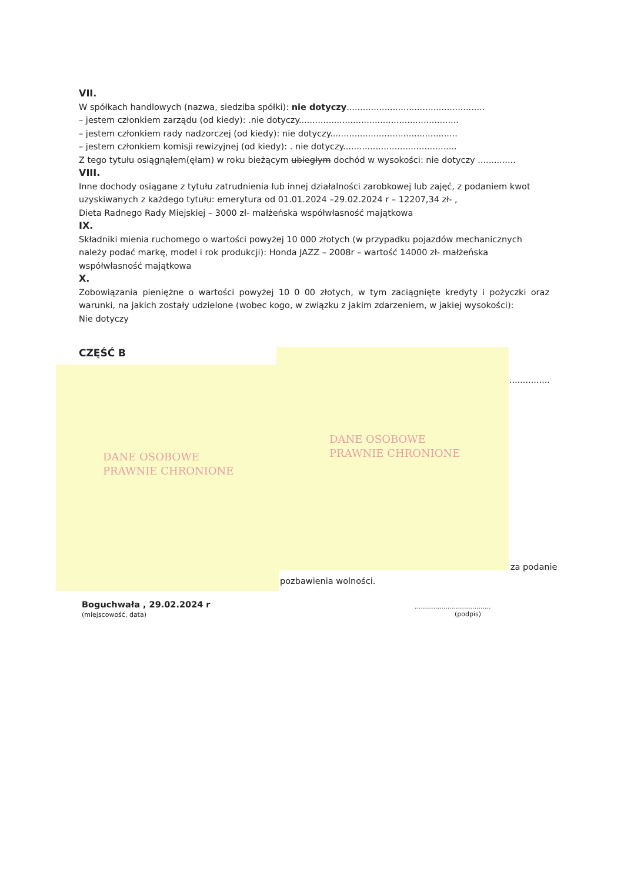VII.
W spółkach handlowych (nazwa, siedziba spółki): nie dotyczy...................................................
– jestem członkiem zarządu (od kiedy): .nie dotyczy...........................................................
– jestem członkiem rady nadzorczej (od kiedy): nie dotyczy...............................................
– jestem członkiem komisji rewizyjnej (od kiedy): . nie dotyczy..........................................
Z tego tytułu osiągnąłem(ęłam) w roku bieżącym ubiegłym dochód w wysokości: nie dotyczy ..............
VIII.
Inne dochody osiągane z tytułu zatrudnienia lub innej działalności zarobkowej lub zajęć, z podaniem kwot uzyskiwanych z każdego tytułu: emerytura od 01.01.2024 –29.02.2024 r – 12207,34 zł- ,
Dieta Radnego Rady Miejskiej – 3000 zł- małżeńska współwłasność majątkowa
IX.
Składniki mienia ruchomego o wartości powyżej 10 000 złotych (w przypadku pojazdów mechanicznych należy podać markę, model i rok produkcji): Honda JAZZ – 2008r – wartość 14000 zł- małżeńska współwłasność majątkowa
X.
Zobowiązania pieniężne o wartości powyżej 10 0 00 złotych, w tym zaciągnięte kredyty i pożyczki oraz warunki, na jakich zostały udzielone (wobec kogo, w związku z jakim zdarzeniem, w jakiej wysokości):
Nie dotyczy
CZĘŚĆ B
..................
DANE OSOBOWE
PRAWNIE CHRONIONE
DANE OSOBOWE
PRAWNIE CHRONIONE
za podanie
pozbawienia wolności.
Boguchwała , 29.02.2024 r
(miejscowość, data)
.....................................
(podpis)